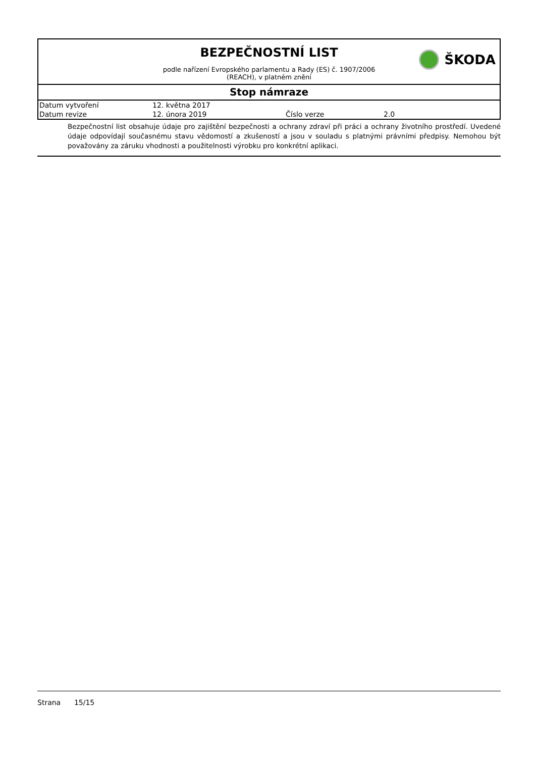BEZPEČNOSTNÍ LIST
podle nařízení Evropského parlamentu a Rady (ES) č. 1907/2006
(REACH), v platném znění
ŠKODA
Stop námraze
| Datum vytvoření | 12. května 2017 | | |
| Datum revize | 12. února 2019 | Číslo verze | 2.0 |
Bezpečnostní list obsahuje údaje pro zajištění bezpečnosti a ochrany zdraví při práci a ochrany životního prostředí. Uvedené údaje odpovídají současnému stavu vědomostí a zkušeností a jsou v souladu s platnými právními předpisy. Nemohou být považovány za záruku vhodnosti a použitelnosti výrobku pro konkrétní aplikaci.
Strana 15/15